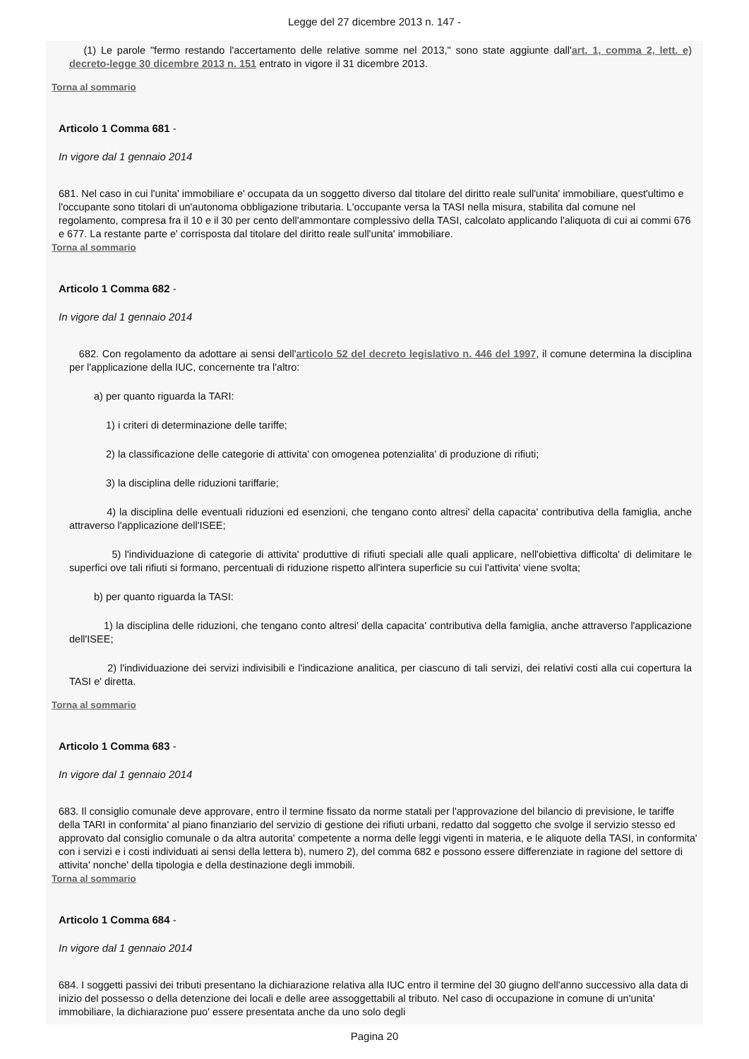Legge del 27 dicembre 2013 n. 147 -
(1) Le parole "fermo restando l'accertamento delle relative somme nel 2013," sono state aggiunte dall'art. 1, comma 2, lett. e) decreto-legge 30 dicembre 2013 n. 151 entrato in vigore il 31 dicembre 2013.
Torna al sommario
Articolo 1 Comma 681 -
In vigore dal 1 gennaio 2014
681. Nel caso in cui l'unita' immobiliare e' occupata da un soggetto diverso dal titolare del diritto reale sull'unita' immobiliare, quest'ultimo e l'occupante sono titolari di un'autonoma obbligazione tributaria. L'occupante versa la TASI nella misura, stabilita dal comune nel regolamento, compresa fra il 10 e il 30 per cento dell'ammontare complessivo della TASI, calcolato applicando l'aliquota di cui ai commi 676 e 677. La restante parte e' corrisposta dal titolare del diritto reale sull'unita' immobiliare.
Torna al sommario
Articolo 1 Comma 682 -
In vigore dal 1 gennaio 2014
682. Con regolamento da adottare ai sensi dell'articolo 52 del decreto legislativo n. 446 del 1997, il comune determina la disciplina per l'applicazione della IUC, concernente tra l'altro:
a) per quanto riguarda la TARI:
1) i criteri di determinazione delle tariffe;
2) la classificazione delle categorie di attivita' con omogenea potenzialita' di produzione di rifiuti;
3) la disciplina delle riduzioni tariffarie;
4) la disciplina delle eventuali riduzioni ed esenzioni, che tengano conto altresi' della capacita' contributiva della famiglia, anche attraverso l'applicazione dell'ISEE;
5) l'individuazione di categorie di attivita' produttive di rifiuti speciali alle quali applicare, nell'obiettiva difficolta' di delimitare le superfici ove tali rifiuti si formano, percentuali di riduzione rispetto all'intera superficie su cui l'attivita' viene svolta;
b) per quanto riguarda la TASI:
1) la disciplina delle riduzioni, che tengano conto altresi' della capacita' contributiva della famiglia, anche attraverso l'applicazione dell'ISEE;
2) l'individuazione dei servizi indivisibili e l'indicazione analitica, per ciascuno di tali servizi, dei relativi costi alla cui copertura la TASI e' diretta.
Torna al sommario
Articolo 1 Comma 683 -
In vigore dal 1 gennaio 2014
683. Il consiglio comunale deve approvare, entro il termine fissato da norme statali per l'approvazione del bilancio di previsione, le tariffe della TARI in conformita' al piano finanziario del servizio di gestione dei rifiuti urbani, redatto dal soggetto che svolge il servizio stesso ed approvato dal consiglio comunale o da altra autorita' competente a norma delle leggi vigenti in materia, e le aliquote della TASI, in conformita' con i servizi e i costi individuati ai sensi della lettera b), numero 2), del comma 682 e possono essere differenziate in ragione del settore di attivita' nonche' della tipologia e della destinazione degli immobili.
Torna al sommario
Articolo 1 Comma 684 -
In vigore dal 1 gennaio 2014
684. I soggetti passivi dei tributi presentano la dichiarazione relativa alla IUC entro il termine del 30 giugno dell'anno successivo alla data di inizio del possesso o della detenzione dei locali e delle aree assoggettabili al tributo. Nel caso di occupazione in comune di un'unita' immobiliare, la dichiarazione puo' essere presentata anche da uno solo degli
Pagina 20